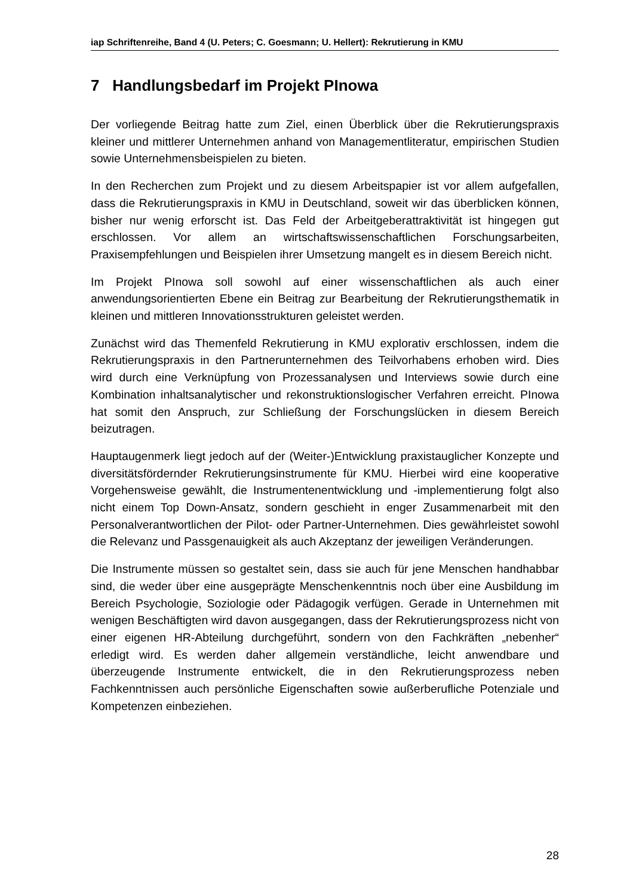iap Schriftenreihe, Band 4 (U. Peters; C. Goesmann; U. Hellert): Rekrutierung in KMU
7 Handlungsbedarf im Projekt PInowa
Der vorliegende Beitrag hatte zum Ziel, einen Überblick über die Rekrutierungspraxis kleiner und mittlerer Unternehmen anhand von Managementliteratur, empirischen Studien sowie Unternehmensbeispielen zu bieten.
In den Recherchen zum Projekt und zu diesem Arbeitspapier ist vor allem aufgefallen, dass die Rekrutierungspraxis in KMU in Deutschland, soweit wir das überblicken können, bisher nur wenig erforscht ist. Das Feld der Arbeitgeberattraktivität ist hingegen gut erschlossen. Vor allem an wirtschaftswissenschaftlichen Forschungsarbeiten, Praxisempfehlungen und Beispielen ihrer Umsetzung mangelt es in diesem Bereich nicht.
Im Projekt PInowa soll sowohl auf einer wissenschaftlichen als auch einer anwendungsorientierten Ebene ein Beitrag zur Bearbeitung der Rekrutierungsthematik in kleinen und mittleren Innovationsstrukturen geleistet werden.
Zunächst wird das Themenfeld Rekrutierung in KMU explorativ erschlossen, indem die Rekrutierungspraxis in den Partnerunternehmen des Teilvorhabens erhoben wird. Dies wird durch eine Verknüpfung von Prozessanalysen und Interviews sowie durch eine Kombination inhaltsanalytischer und rekonstruktionslogischer Verfahren erreicht. PInowa hat somit den Anspruch, zur Schließung der Forschungslücken in diesem Bereich beizutragen.
Hauptaugenmerk liegt jedoch auf der (Weiter-)Entwicklung praxistauglicher Konzepte und diversitätsfördernder Rekrutierungsinstrumente für KMU. Hierbei wird eine kooperative Vorgehensweise gewählt, die Instrumentenentwicklung und -implementierung folgt also nicht einem Top Down-Ansatz, sondern geschieht in enger Zusammenarbeit mit den Personalverantwortlichen der Pilot- oder Partner-Unternehmen. Dies gewährleistet sowohl die Relevanz und Passgenauigkeit als auch Akzeptanz der jeweiligen Veränderungen.
Die Instrumente müssen so gestaltet sein, dass sie auch für jene Menschen handhabbar sind, die weder über eine ausgeprägte Menschenkenntnis noch über eine Ausbildung im Bereich Psychologie, Soziologie oder Pädagogik verfügen. Gerade in Unternehmen mit wenigen Beschäftigten wird davon ausgegangen, dass der Rekrutierungsprozess nicht von einer eigenen HR-Abteilung durchgeführt, sondern von den Fachkräften „nebenher“ erledigt wird. Es werden daher allgemein verständliche, leicht anwendbare und überzeugende Instrumente entwickelt, die in den Rekrutierungsprozess neben Fachkenntnissen auch persönliche Eigenschaften sowie außerberufliche Potenziale und Kompetenzen einbeziehen.
28